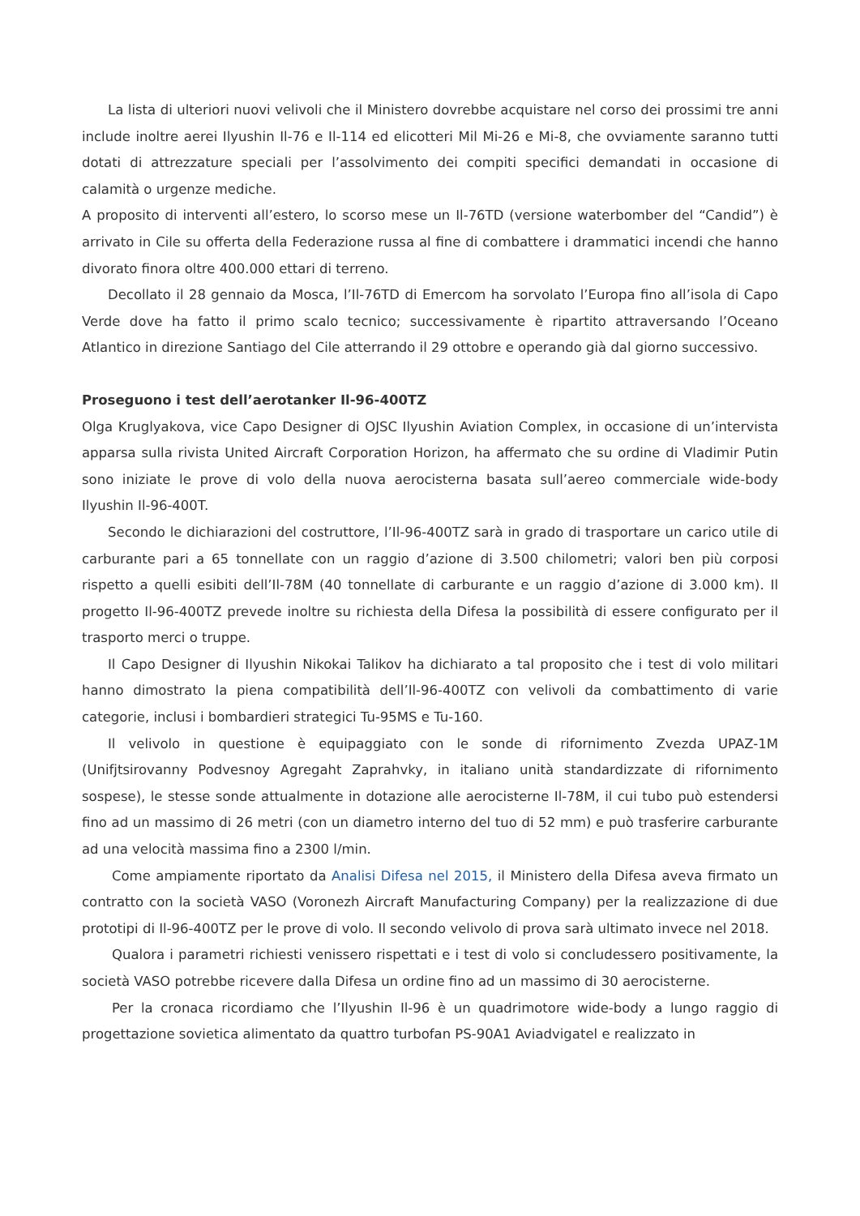La lista di ulteriori nuovi velivoli che il Ministero dovrebbe acquistare nel corso dei prossimi tre anni include inoltre aerei Ilyushin Il-76 e Il-114 ed elicotteri Mil Mi-26 e Mi-8, che ovviamente saranno tutti dotati di attrezzature speciali per l’assolvimento dei compiti specifici demandati in occasione di calamità o urgenze mediche.
A proposito di interventi all’estero, lo scorso mese un Il-76TD (versione waterbomber del “Candid”) è arrivato in Cile su offerta della Federazione russa al fine di combattere i drammatici incendi che hanno divorato finora oltre 400.000 ettari di terreno.
Decollato il 28 gennaio da Mosca, l’Il-76TD di Emercom ha sorvolato l’Europa fino all’isola di Capo Verde dove ha fatto il primo scalo tecnico; successivamente è ripartito attraversando l’Oceano Atlantico in direzione Santiago del Cile atterrando il 29 ottobre e operando già dal giorno successivo.
Proseguono i test dell’aerotanker Il-96-400TZ
Olga Kruglyakova, vice Capo Designer di OJSC Ilyushin Aviation Complex, in occasione di un’intervista apparsa sulla rivista United Aircraft Corporation Horizon, ha affermato che su ordine di Vladimir Putin sono iniziate le prove di volo della nuova aerocisterna basata sull’aereo commerciale wide-body Ilyushin Il-96-400T.
Secondo le dichiarazioni del costruttore, l’Il-96-400TZ sarà in grado di trasportare un carico utile di carburante pari a 65 tonnellate con un raggio d’azione di 3.500 chilometri; valori ben più corposi rispetto a quelli esibiti dell’Il-78M (40 tonnellate di carburante e un raggio d’azione di 3.000 km). Il progetto Il-96-400TZ prevede inoltre su richiesta della Difesa la possibilità di essere configurato per il trasporto merci o truppe.
Il Capo Designer di Ilyushin Nikokai Talikov ha dichiarato a tal proposito che i test di volo militari hanno dimostrato la piena compatibilità dell’Il-96-400TZ con velivoli da combattimento di varie categorie, inclusi i bombardieri strategici Tu-95MS e Tu-160.
Il velivolo in questione è equipaggiato con le sonde di rifornimento Zvezda UPAZ-1M (Unifjtsirovanny Podvesnoy Agregaht Zaprahvky, in italiano unità standardizzate di rifornimento sospese), le stesse sonde attualmente in dotazione alle aerocisterne Il-78M, il cui tubo può estendersi fino ad un massimo di 26 metri (con un diametro interno del tuo di 52 mm) e può trasferire carburante ad una velocità massima fino a 2300 l/min.
Come ampiamente riportato da Analisi Difesa nel 2015, il Ministero della Difesa aveva firmato un contratto con la società VASO (Voronezh Aircraft Manufacturing Company) per la realizzazione di due prototipi di Il-96-400TZ per le prove di volo. Il secondo velivolo di prova sarà ultimato invece nel 2018.
Qualora i parametri richiesti venissero rispettati e i test di volo si concludessero positivamente, la società VASO potrebbe ricevere dalla Difesa un ordine fino ad un massimo di 30 aerocisterne.
Per la cronaca ricordiamo che l’Ilyushin Il-96 è un quadrimotore wide-body a lungo raggio di progettazione sovietica alimentato da quattro turbofan PS-90A1 Aviadvigatel e realizzato in